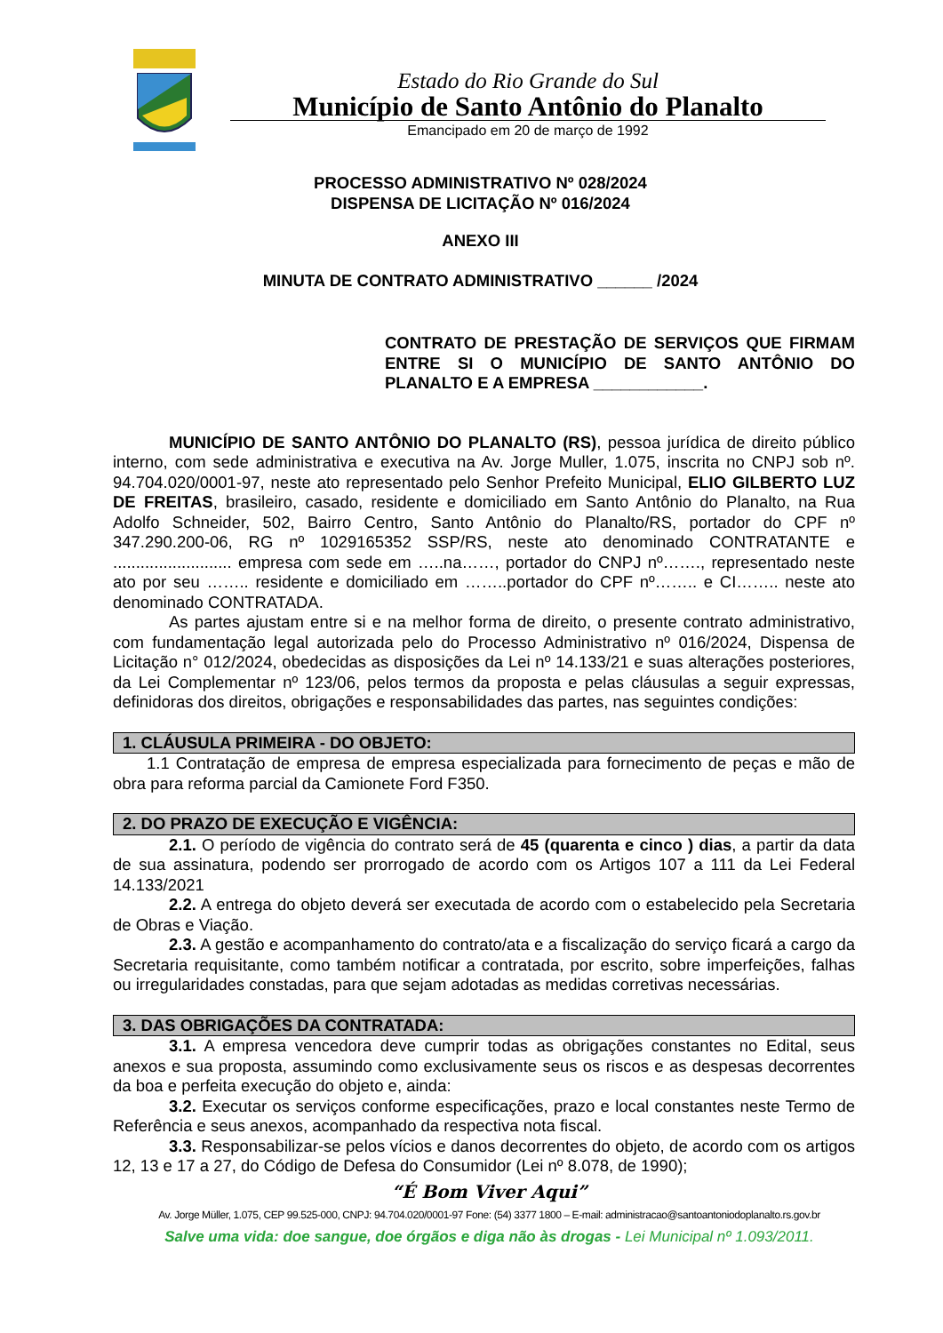Estado do Rio Grande do Sul
Município de Santo Antônio do Planalto
Emancipado em 20 de março de 1992
PROCESSO ADMINISTRATIVO Nº 028/2024
DISPENSA DE LICITAÇÃO Nº 016/2024
ANEXO III
MINUTA DE CONTRATO ADMINISTRATIVO ______ /2024
CONTRATO DE PRESTAÇÃO DE SERVIÇOS QUE FIRMAM ENTRE SI O MUNICÍPIO DE SANTO ANTÔNIO DO PLANALTO E A EMPRESA ____________.
MUNICÍPIO DE SANTO ANTÔNIO DO PLANALTO (RS), pessoa jurídica de direito público interno, com sede administrativa e executiva na Av. Jorge Muller, 1.075, inscrita no CNPJ sob nº. 94.704.020/0001-97, neste ato representado pelo Senhor Prefeito Municipal, ELIO GILBERTO LUZ DE FREITAS, brasileiro, casado, residente e domiciliado em Santo Antônio do Planalto, na Rua Adolfo Schneider, 502, Bairro Centro, Santo Antônio do Planalto/RS, portador do CPF nº 347.290.200-06, RG nº 1029165352 SSP/RS, neste ato denominado CONTRATANTE e .......................... empresa com sede em …..na……, portador do CNPJ nº……., representado neste ato por seu …….. residente e domiciliado em ……..portador do CPF nº…….. e CI…….. neste ato denominado CONTRATADA.
As partes ajustam entre si e na melhor forma de direito, o presente contrato administrativo, com fundamentação legal autorizada pelo do Processo Administrativo nº 016/2024, Dispensa de Licitação n° 012/2024, obedecidas as disposições da Lei nº 14.133/21 e suas alterações posteriores, da Lei Complementar nº 123/06, pelos termos da proposta e pelas cláusulas a seguir expressas, definidoras dos direitos, obrigações e responsabilidades das partes, nas seguintes condições:
1. CLÁUSULA PRIMEIRA - DO OBJETO:
1.1 Contratação de empresa de empresa especializada para fornecimento de peças e mão de obra para reforma parcial da Camionete Ford F350.
2. DO PRAZO DE EXECUÇÃO E VIGÊNCIA:
2.1. O período de vigência do contrato será de 45 (quarenta e cinco ) dias, a partir da data de sua assinatura, podendo ser prorrogado de acordo com os Artigos 107 a 111 da Lei Federal 14.133/2021
2.2. A entrega do objeto deverá ser executada de acordo com o estabelecido pela Secretaria de Obras e Viação.
2.3. A gestão e acompanhamento do contrato/ata e a fiscalização do serviço ficará a cargo da Secretaria requisitante, como também notificar a contratada, por escrito, sobre imperfeições, falhas ou irregularidades constadas, para que sejam adotadas as medidas corretivas necessárias.
3. DAS OBRIGAÇÕES DA CONTRATADA:
3.1. A empresa vencedora deve cumprir todas as obrigações constantes no Edital, seus anexos e sua proposta, assumindo como exclusivamente seus os riscos e as despesas decorrentes da boa e perfeita execução do objeto e, ainda:
3.2. Executar os serviços conforme especificações, prazo e local constantes neste Termo de Referência e seus anexos, acompanhado da respectiva nota fiscal.
3.3. Responsabilizar-se pelos vícios e danos decorrentes do objeto, de acordo com os artigos 12, 13 e 17 a 27, do Código de Defesa do Consumidor (Lei nº 8.078, de 1990);
“É Bom Viver Aqui”
Av. Jorge Müller, 1.075, CEP 99.525-000, CNPJ: 94.704.020/0001-97 Fone: (54) 3377 1800 – E-mail: administracao@santoantoniodoplanalto.rs.gov.br
Salve uma vida: doe sangue, doe órgãos e diga não às drogas - Lei Municipal nº 1.093/2011.